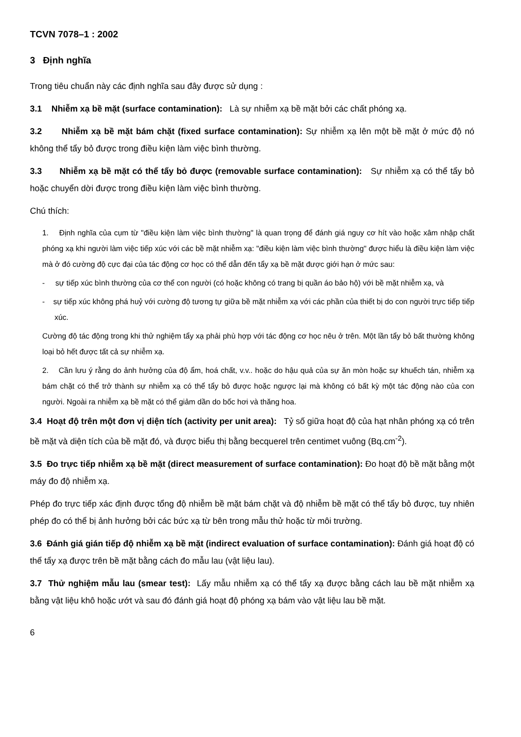TCVN 7078–1 : 2002
3 Định nghĩa
Trong tiêu chuẩn này các định nghĩa sau đây được sử dụng :
3.1 Nhiễm xạ bề mặt (surface contamination): Là sự nhiễm xạ bề mặt bởi các chất phóng xạ.
3.2 Nhiễm xạ bề mặt bám chặt (fixed surface contamination): Sự nhiễm xạ lên một bề mặt ở mức độ nó không thể tẩy bỏ được trong điều kiện làm việc bình thường.
3.3 Nhiễm xạ bề mặt có thể tẩy bỏ được (removable surface contamination): Sự nhiễm xạ có thể tẩy bỏ hoặc chuyển dời được trong điều kiện làm việc bình thường.
Chú thích:
1. Định nghĩa của cụm từ "điều kiện làm việc bình thường" là quan trọng để đánh giá nguy cơ hít vào hoặc xâm nhập chất phóng xạ khi người làm việc tiếp xúc với các bề mặt nhiễm xạ: "điều kiện làm việc bình thường" được hiểu là điều kiện làm việc mà ở đó cường độ cực đại của tác động cơ học có thể dẫn đến tẩy xạ bề mặt được giới hạn ở mức sau:
- sự tiếp xúc bình thường của cơ thể con người (có hoặc không có trang bị quần áo bảo hộ) với bề mặt nhiễm xạ, và
- sự tiếp xúc không phá huỷ với cường độ tương tự giữa bề mặt nhiễm xạ với các phần của thiết bị do con người trực tiếp tiếp xúc.
Cường độ tác động trong khi thử nghiệm tẩy xạ phải phù hợp với tác động cơ học nêu ở trên. Một lần tẩy bỏ bất thường không loại bỏ hết được tất cả sự nhiễm xạ.
2. Cần lưu ý rằng do ảnh hưởng của độ ẩm, hoá chất, v.v.. hoặc do hậu quả của sự ăn mòn hoặc sự khuếch tán, nhiễm xạ bám chặt có thể trở thành sự nhiễm xạ có thể tẩy bỏ được hoặc ngược lại mà không có bất kỳ một tác động nào của con người. Ngoài ra nhiễm xạ bề mặt có thể giảm dần do bốc hơi và thăng hoa.
3.4 Hoạt độ trên một đơn vị diện tích (activity per unit area): Tỷ số giữa hoạt độ của hạt nhân phóng xạ có trên bề mặt và diện tích của bề mặt đó, và được biểu thị bằng becquerel trên centimet vuông (Bq.cm<sup>-2</sup>).
3.5 Đo trực tiếp nhiễm xạ bề mặt (direct measurement of surface contamination): Đo hoạt độ bề mặt bằng một máy đo độ nhiễm xạ.
Phép đo trực tiếp xác định được tổng độ nhiễm bề mặt bám chặt và độ nhiễm bề mặt có thể tẩy bỏ được, tuy nhiên phép đo có thể bị ảnh hưởng bởi các bức xạ từ bên trong mẫu thử hoặc từ môi trường.
3.6 Đánh giá gián tiếp độ nhiễm xạ bề mặt (indirect evaluation of surface contamination): Đánh giá hoạt độ có thể tẩy xạ được trên bề mặt bằng cách đo mẫu lau (vật liệu lau).
3.7 Thử nghiệm mẫu lau (smear test): Lấy mẫu nhiễm xạ có thể tẩy xạ được bằng cách lau bề mặt nhiễm xạ bằng vật liệu khô hoặc ướt và sau đó đánh giá hoạt độ phóng xạ bám vào vật liệu lau bề mặt.
6